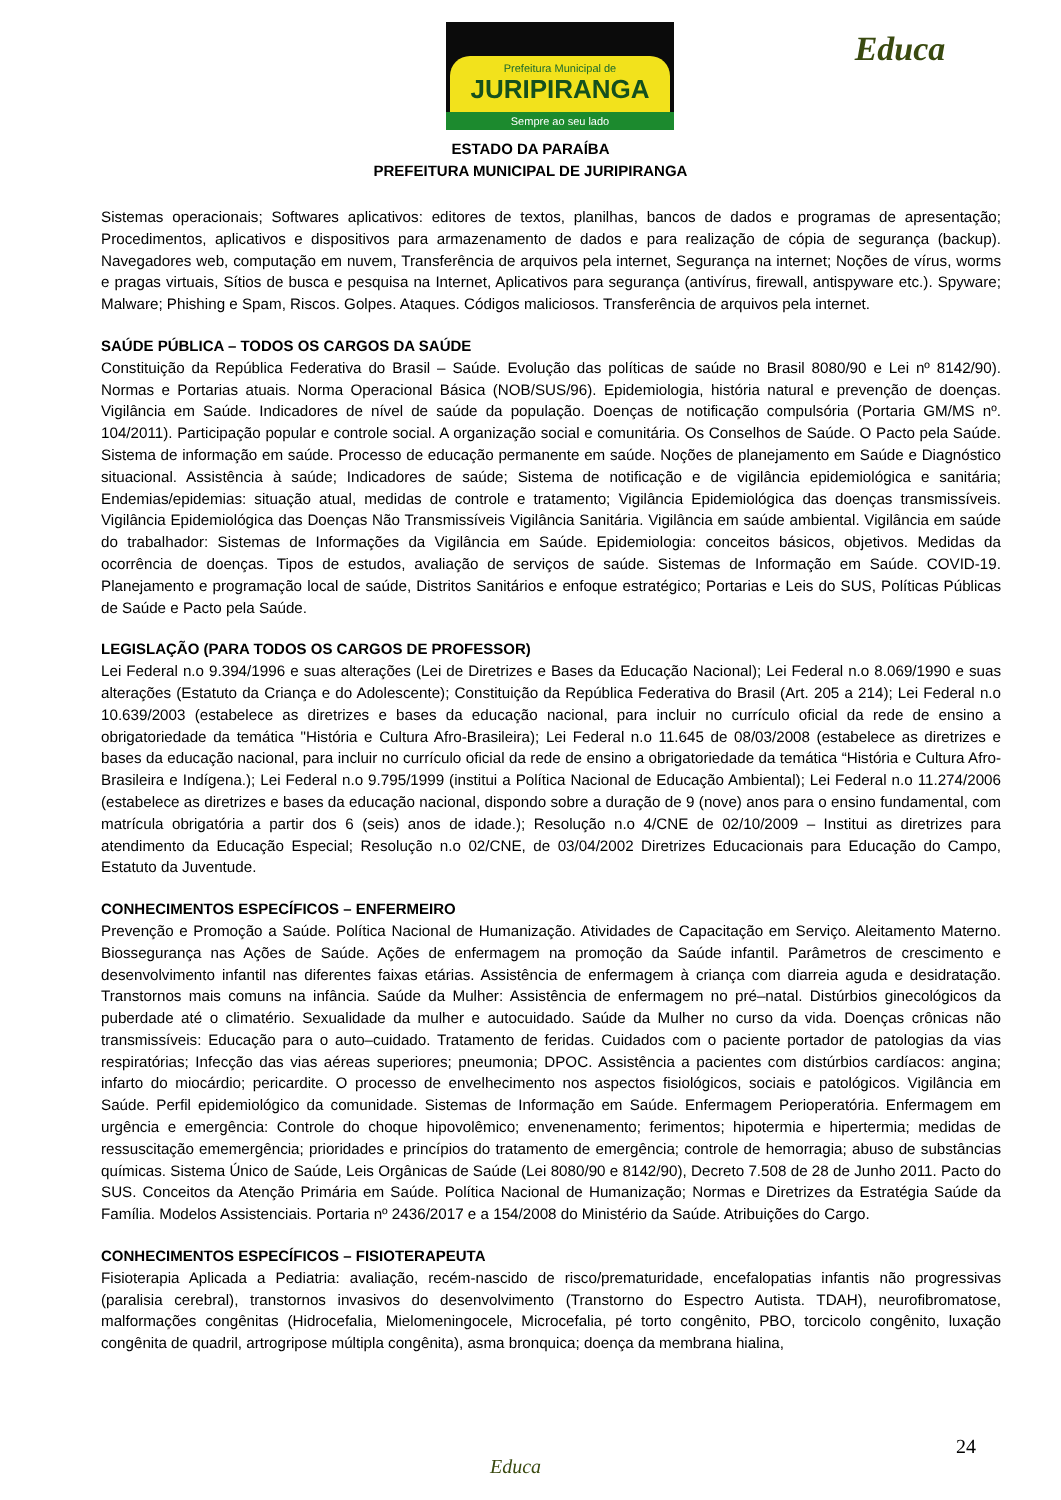Prefeitura Municipal de
JURIPIRANGA
Sempre ao seu lado
Educa
ESTADO DA PARAÍBA
PREFEITURA MUNICIPAL DE JURIPIRANGA
Sistemas operacionais; Softwares aplicativos: editores de textos, planilhas, bancos de dados e programas de apresentação; Procedimentos, aplicativos e dispositivos para armazenamento de dados e para realização de cópia de segurança (backup). Navegadores web, computação em nuvem, Transferência de arquivos pela internet, Segurança na internet; Noções de vírus, worms e pragas virtuais, Sítios de busca e pesquisa na Internet, Aplicativos para segurança (antivírus, firewall, antispyware etc.). Spyware; Malware; Phishing e Spam, Riscos. Golpes. Ataques. Códigos maliciosos. Transferência de arquivos pela internet.
SAÚDE PÚBLICA – TODOS OS CARGOS DA SAÚDE
Constituição da República Federativa do Brasil – Saúde. Evolução das políticas de saúde no Brasil 8080/90 e Lei nº 8142/90). Normas e Portarias atuais. Norma Operacional Básica (NOB/SUS/96). Epidemiologia, história natural e prevenção de doenças. Vigilância em Saúde. Indicadores de nível de saúde da população. Doenças de notificação compulsória (Portaria GM/MS nº. 104/2011). Participação popular e controle social. A organização social e comunitária. Os Conselhos de Saúde. O Pacto pela Saúde. Sistema de informação em saúde. Processo de educação permanente em saúde. Noções de planejamento em Saúde e Diagnóstico situacional. Assistência à saúde; Indicadores de saúde; Sistema de notificação e de vigilância epidemiológica e sanitária; Endemias/epidemias: situação atual, medidas de controle e tratamento; Vigilância Epidemiológica das doenças transmissíveis. Vigilância Epidemiológica das Doenças Não Transmissíveis Vigilância Sanitária. Vigilância em saúde ambiental. Vigilância em saúde do trabalhador: Sistemas de Informações da Vigilância em Saúde. Epidemiologia: conceitos básicos, objetivos. Medidas da ocorrência de doenças. Tipos de estudos, avaliação de serviços de saúde. Sistemas de Informação em Saúde. COVID-19. Planejamento e programação local de saúde, Distritos Sanitários e enfoque estratégico; Portarias e Leis do SUS, Políticas Públicas de Saúde e Pacto pela Saúde.
LEGISLAÇÃO (PARA TODOS OS CARGOS DE PROFESSOR)
Lei Federal n.o 9.394/1996 e suas alterações (Lei de Diretrizes e Bases da Educação Nacional); Lei Federal n.o 8.069/1990 e suas alterações (Estatuto da Criança e do Adolescente); Constituição da República Federativa do Brasil (Art. 205 a 214); Lei Federal n.o 10.639/2003 (estabelece as diretrizes e bases da educação nacional, para incluir no currículo oficial da rede de ensino a obrigatoriedade da temática "História e Cultura Afro-Brasileira); Lei Federal n.o 11.645 de 08/03/2008 (estabelece as diretrizes e bases da educação nacional, para incluir no currículo oficial da rede de ensino a obrigatoriedade da temática “História e Cultura Afro-Brasileira e Indígena.); Lei Federal n.o 9.795/1999 (institui a Política Nacional de Educação Ambiental); Lei Federal n.o 11.274/2006 (estabelece as diretrizes e bases da educação nacional, dispondo sobre a duração de 9 (nove) anos para o ensino fundamental, com matrícula obrigatória a partir dos 6 (seis) anos de idade.); Resolução n.o 4/CNE de 02/10/2009 – Institui as diretrizes para atendimento da Educação Especial; Resolução n.o 02/CNE, de 03/04/2002 Diretrizes Educacionais para Educação do Campo, Estatuto da Juventude.
CONHECIMENTOS ESPECÍFICOS – ENFERMEIRO
Prevenção e Promoção a Saúde. Política Nacional de Humanização. Atividades de Capacitação em Serviço. Aleitamento Materno. Biossegurança nas Ações de Saúde. Ações de enfermagem na promoção da Saúde infantil. Parâmetros de crescimento e desenvolvimento infantil nas diferentes faixas etárias. Assistência de enfermagem à criança com diarreia aguda e desidratação. Transtornos mais comuns na infância. Saúde da Mulher: Assistência de enfermagem no pré–natal. Distúrbios ginecológicos da puberdade até o climatério. Sexualidade da mulher e autocuidado. Saúde da Mulher no curso da vida. Doenças crônicas não transmissíveis: Educação para o auto–cuidado. Tratamento de feridas. Cuidados com o paciente portador de patologias da vias respiratórias; Infecção das vias aéreas superiores; pneumonia; DPOC. Assistência a pacientes com distúrbios cardíacos: angina; infarto do miocárdio; pericardite. O processo de envelhecimento nos aspectos fisiológicos, sociais e patológicos. Vigilância em Saúde. Perfil epidemiológico da comunidade. Sistemas de Informação em Saúde. Enfermagem Perioperatória. Enfermagem em urgência e emergência: Controle do choque hipovolêmico; envenenamento; ferimentos; hipotermia e hipertermia; medidas de ressuscitação ememergência; prioridades e princípios do tratamento de emergência; controle de hemorragia; abuso de substâncias químicas. Sistema Único de Saúde, Leis Orgânicas de Saúde (Lei 8080/90 e 8142/90), Decreto 7.508 de 28 de Junho 2011. Pacto do SUS. Conceitos da Atenção Primária em Saúde. Política Nacional de Humanização; Normas e Diretrizes da Estratégia Saúde da Família. Modelos Assistenciais. Portaria nº 2436/2017 e a 154/2008 do Ministério da Saúde. Atribuições do Cargo.
CONHECIMENTOS ESPECÍFICOS – FISIOTERAPEUTA
Fisioterapia Aplicada a Pediatria: avaliação, recém-nascido de risco/prematuridade, encefalopatias infantis não progressivas (paralisia cerebral), transtornos invasivos do desenvolvimento (Transtorno do Espectro Autista. TDAH), neurofibromatose, malformações congênitas (Hidrocefalia, Mielomeningocele, Microcefalia, pé torto congênito, PBO, torcicolo congênito, luxação congênita de quadril, artrogripose múltipla congênita), asma bronquica; doença da membrana hialina,
24
Educa